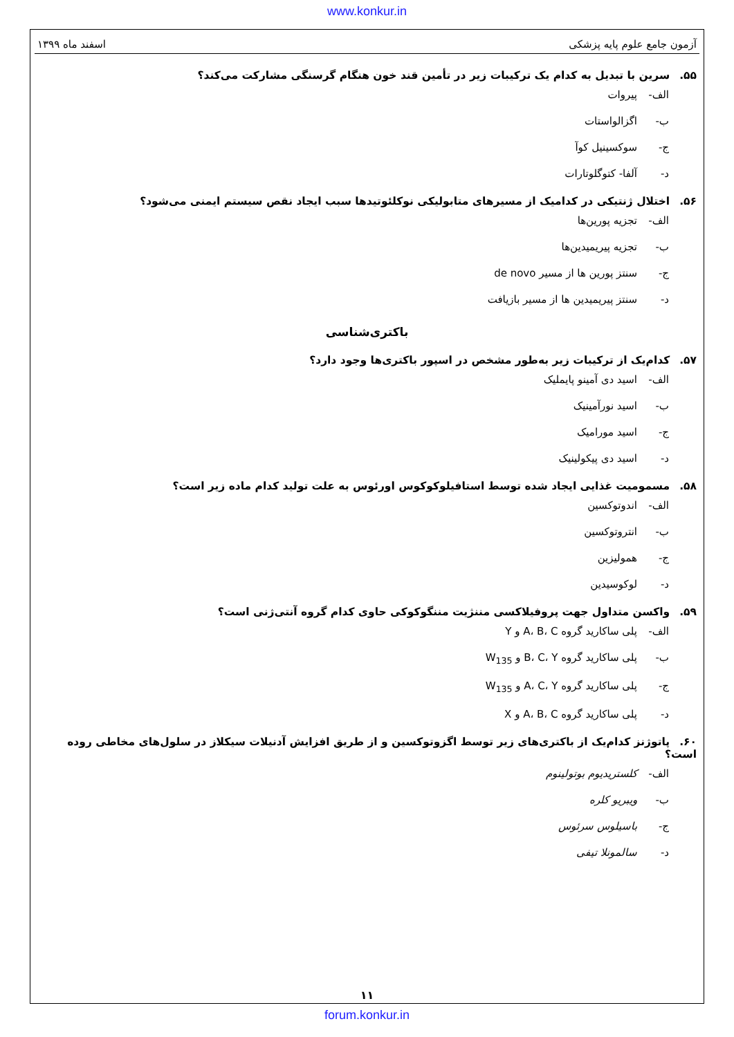www.konkur.in
آزمون جامع علوم پایه پزشکی اسفند ماه ۱۳۹۹
۵۵. سرین با تبدیل به کدام یک ترکیبات زیر در تأمین قند خون هنگام گرسنگی مشارکت می‌کند؟
الف- پیروات
ب- اگزالواستات
ج- سوکسینیل کوآ
د- آلفا- کتوگلوتارات
۵۶. اختلال ژنتیکی در کدامیک از مسیرهای متابولیکی نوکلئوتیدها سبب ایجاد نقص سیستم ایمنی می‌شود؟
الف- تجزیه پورین‌ها
ب- تجزیه پیریمیدین‌ها
ج- سنتز پورین ها از مسیر de novo
د- سنتز پیریمیدین ها از مسیر بازیافت
باکتری‌شناسی
۵۷. کدام‌یک از ترکیبات زیر به‌طور مشخص در اسپور باکتری‌ها وجود دارد؟
الف- اسید دی آمینو پایملیک
ب- اسید نورآمینیک
ج- اسید مورامیک
د- اسید دی پیکولینیک
۵۸. مسمومیت غذایی ایجاد شده توسط استافیلوکوکوس اورئوس به علت تولید کدام ماده زیر است؟
الف- اندوتوکسین
ب- انتروتوکسین
ج- همولیزین
د- لوکوسیدین
۵۹. واکسن متداول جهت پروفیلاکسی مننژیت مننگوکوکی حاوی کدام گروه آنتی‌ژنی است؟
الف- پلی ساکارید گروه A، B، C و Y
ب- پلی ساکارید گروه B، C، Y و W<sub>135</sub>
ج- پلی ساکارید گروه A، C، Y و W<sub>135</sub>
د- پلی ساکارید گروه A، B، C و X
۶۰. پاتوژنز کدام‌یک از باکتری‌های زیر توسط اگزوتوکسین و از طریق افزایش آدنیلات سیکلاز در سلول‌های مخاطی روده است؟
الف- کلستریدیوم بوتولینوم
ب- ویبریو کلره
ج- باسیلوس سرئوس
د- سالمونلا تیفی
۱۱
forum.konkur.in